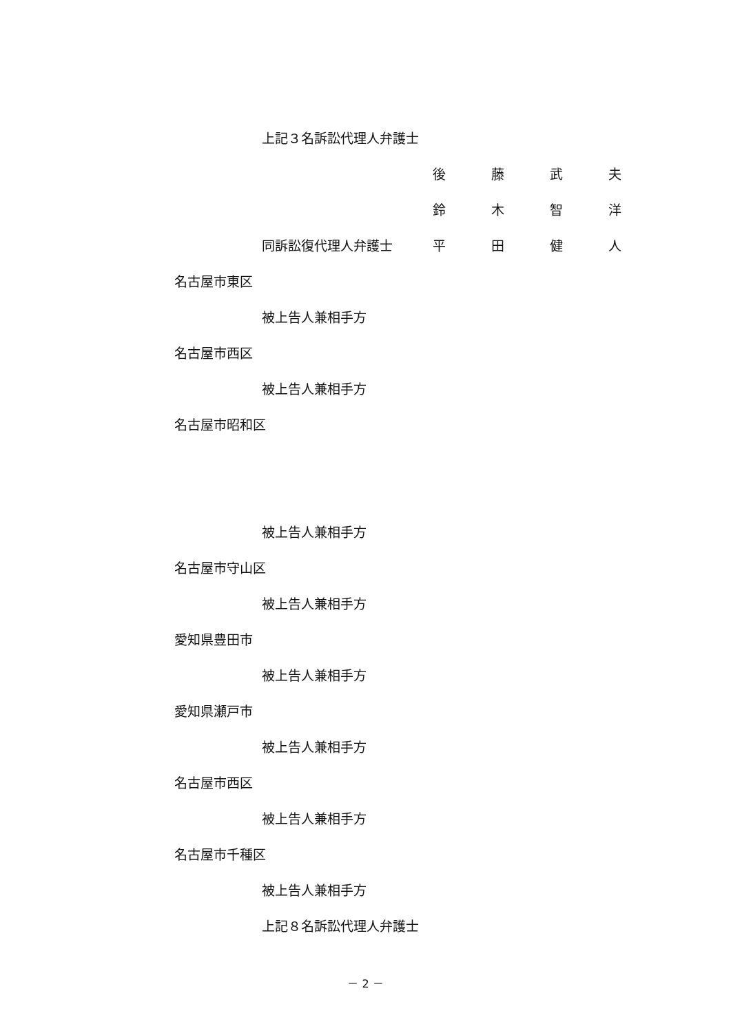上記３名訴訟代理人弁護士
後藤武夫
鈴木智洋
同訴訟復代理人弁護士 平田健人
名古屋市東区
被上告人兼相手方
名古屋市西区
被上告人兼相手方
名古屋市昭和区
被上告人兼相手方
名古屋市守山区
被上告人兼相手方
愛知県豊田市
被上告人兼相手方
愛知県瀬戸市
被上告人兼相手方
名古屋市西区
被上告人兼相手方
名古屋市千種区
被上告人兼相手方
上記８名訴訟代理人弁護士
－ 2 －